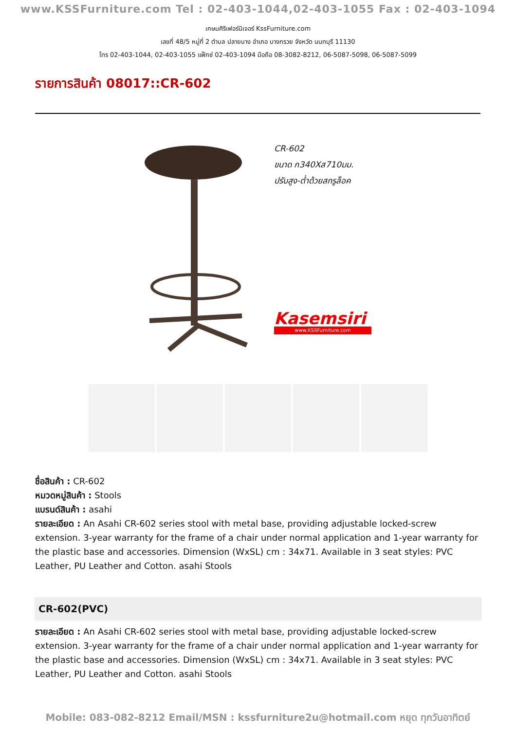www.KSSFurniture.com Tel : 02-403-1044,02-403-1055 Fax : 02-403-1094
เกษมศิริเฟอร์นิเจอร์ KssFurniture.com
เลขที่ 48/5 หมู่ที่ 2 ตำบล ปลายบาง อำเภอ บางกรวย จังหวัด นนทบุรี 11130
โทร 02-403-1044, 02-403-1055 แฟ็กซ์ 02-403-1094 มือถือ 08-3082-8212, 06-5087-5098, 06-5087-5099
รายการสินค้า 08017::CR-602
CR-602
ขนาด ก340Xส710มม.
ปรับสูง-ต่ำด้วยสกรูล็อค
Kasemsiri
www.KSSFurniture.com
ชื่อสินค้า : CR-602
หมวดหมู่สินค้า : Stools
แบรนด์สินค้า : asahi
รายละเอียด : An Asahi CR-602 series stool with metal base, providing adjustable locked-screw extension. 3-year warranty for the frame of a chair under normal application and 1-year warranty for the plastic base and accessories. Dimension (WxSL) cm : 34x71. Available in 3 seat styles: PVC Leather, PU Leather and Cotton. asahi Stools
CR-602(PVC)
รายละเอียด : An Asahi CR-602 series stool with metal base, providing adjustable locked-screw extension. 3-year warranty for the frame of a chair under normal application and 1-year warranty for the plastic base and accessories. Dimension (WxSL) cm : 34x71. Available in 3 seat styles: PVC Leather, PU Leather and Cotton. asahi Stools
Mobile: 083-082-8212 Email/MSN : kssfurniture2u@hotmail.com หยุด ทุกวันอาทิตย์